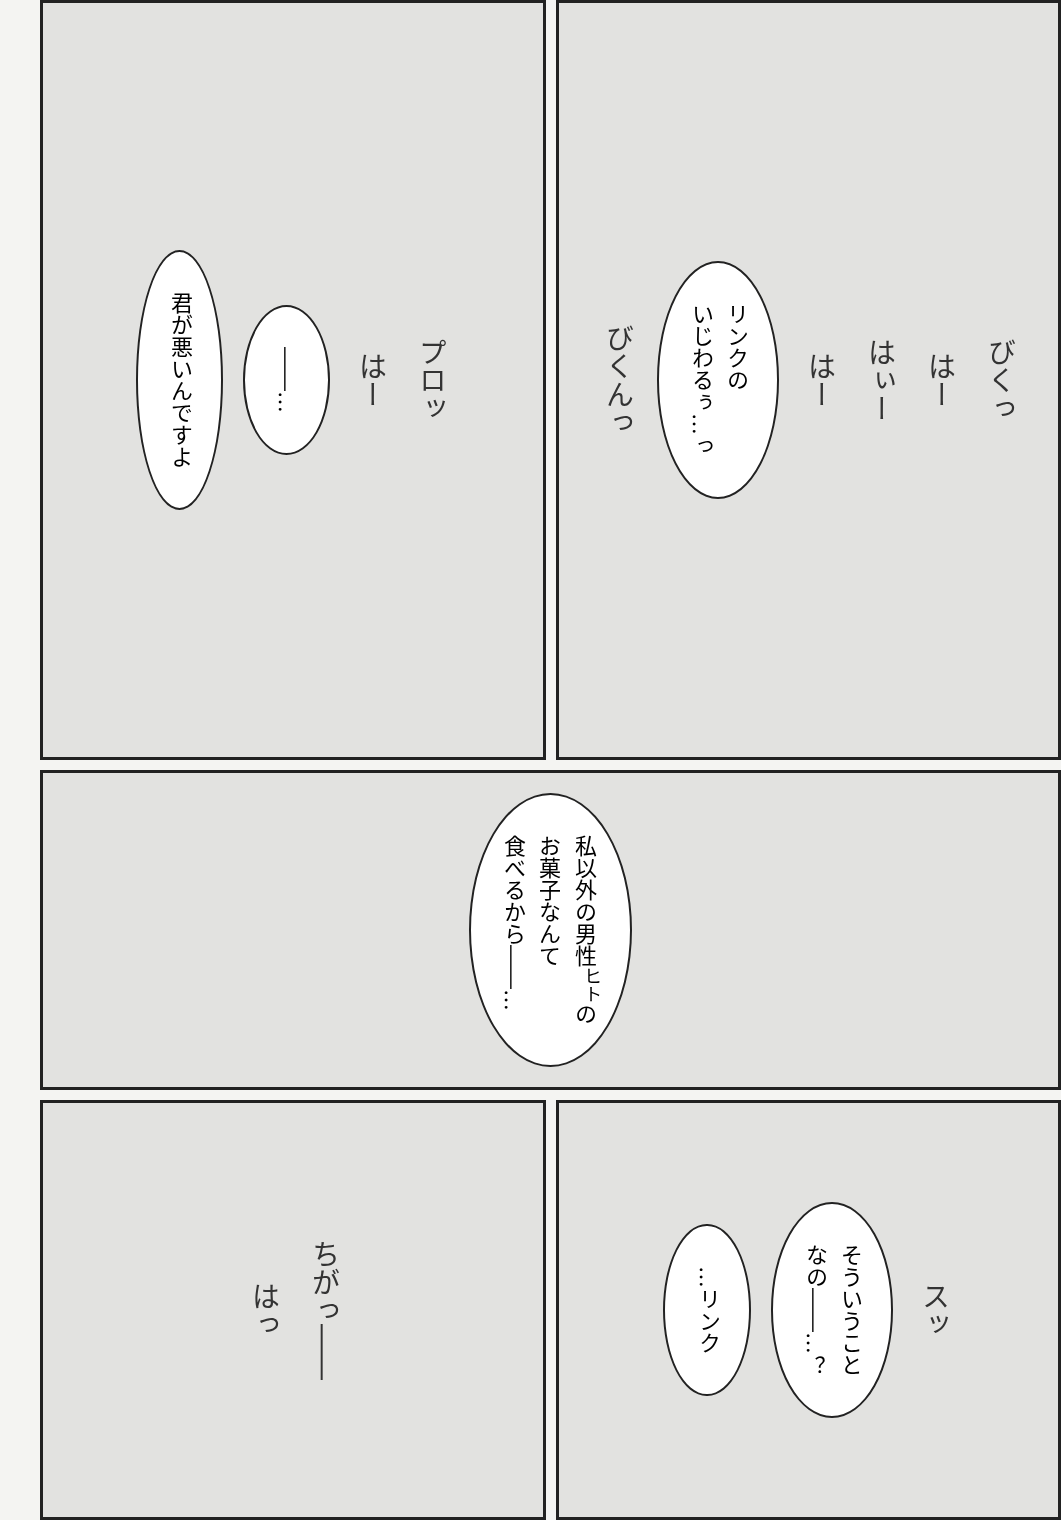君が悪いんですよ
――…
はー
プロッ
びくんっ
リンクの
いじわるぅ…っ
はー
はぃー
はー
びくっ
私以外の男性<sup>ヒト</sup>の
お菓子なんて
食べるから――…
はっ
ちがっ――
…リンク
そういうこと
なの――…？
スッ